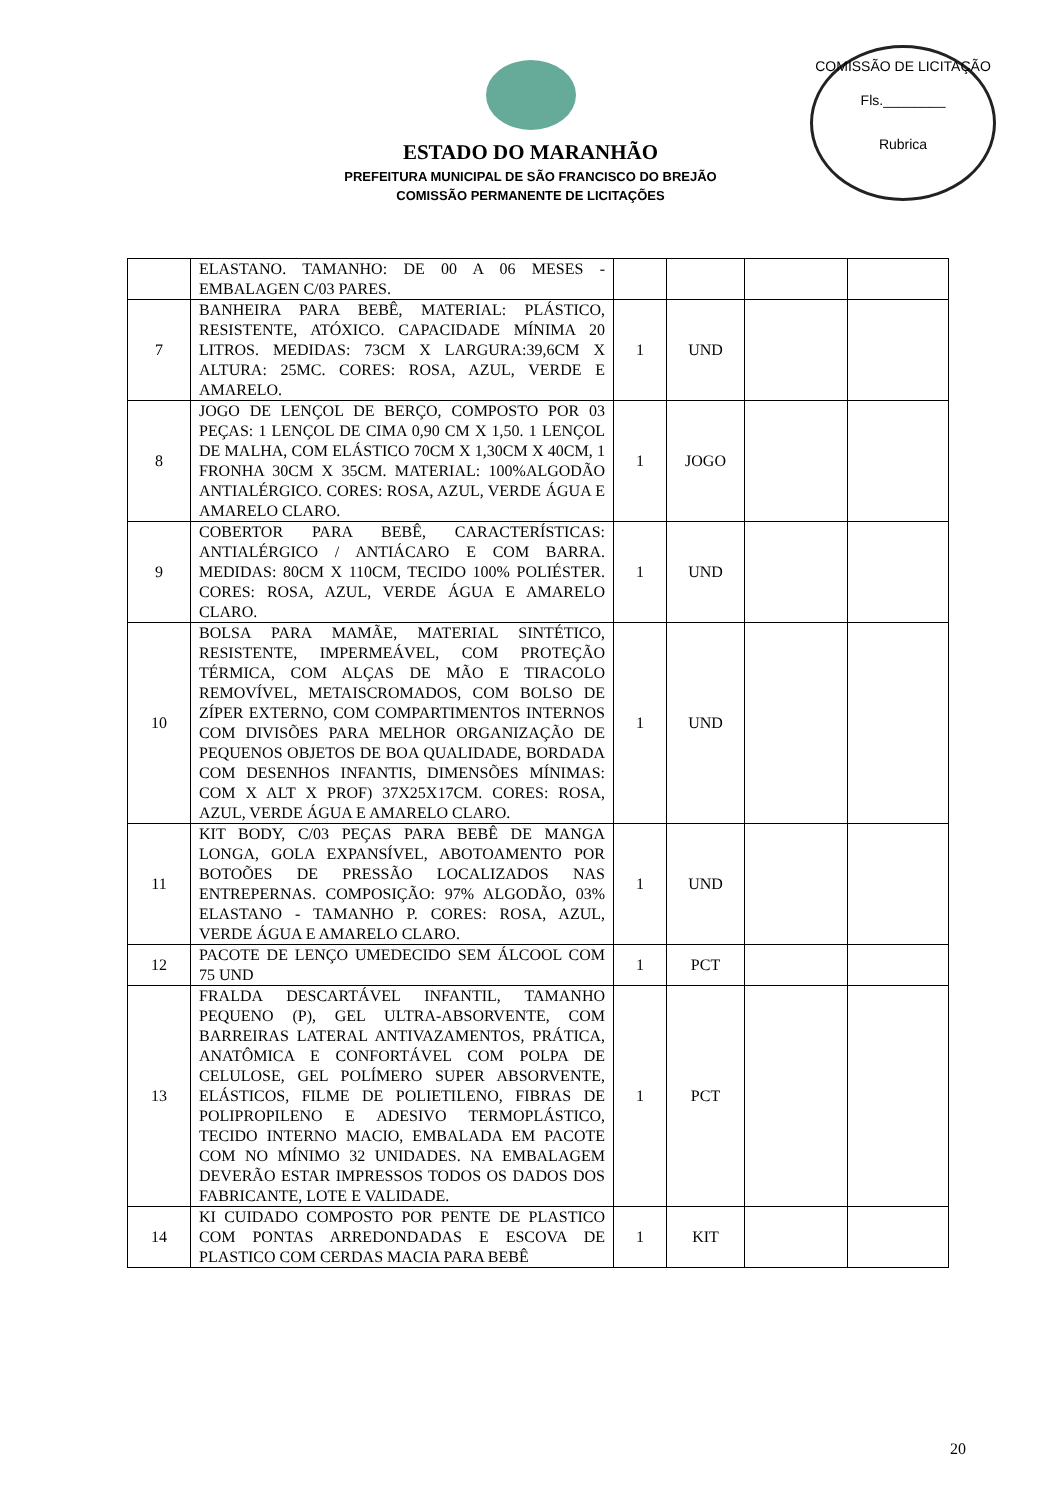COMISSÃO DE LICITAÇÃO
Fls.________
Rubrica
ESTADO DO MARANHÃO
PREFEITURA MUNICIPAL DE SÃO FRANCISCO DO BREJÃO
COMISSÃO PERMANENTE DE LICITAÇÕES
| | ELASTANO. TAMANHO: DE 00 A 06 MESES - EMBALAGEN C/03 PARES. | | | | |
| 7 | BANHEIRA PARA BEBÊ, MATERIAL: PLÁSTICO, RESISTENTE, ATÓXICO. CAPACIDADE MÍNIMA 20 LITROS. MEDIDAS: 73CM X LARGURA:39,6CM X ALTURA: 25MC. CORES: ROSA, AZUL, VERDE E AMARELO. | 1 | UND | | |
| 8 | JOGO DE LENÇOL DE BERÇO, COMPOSTO POR 03 PEÇAS: 1 LENÇOL DE CIMA 0,90 CM X 1,50. 1 LENÇOL DE MALHA, COM ELÁSTICO 70CM X 1,30CM X 40CM, 1 FRONHA 30CM X 35CM. MATERIAL: 100%ALGODÃO ANTIALÉRGICO. CORES: ROSA, AZUL, VERDE ÁGUA E AMARELO CLARO. | 1 | JOGO | | |
| 9 | COBERTOR PARA BEBÊ, CARACTERÍSTICAS: ANTIALÉRGICO / ANTIÁCARO E COM BARRA. MEDIDAS: 80CM X 110CM, TECIDO 100% POLIÉSTER. CORES: ROSA, AZUL, VERDE ÁGUA E AMARELO CLARO. | 1 | UND | | |
| 10 | BOLSA PARA MAMÃE, MATERIAL SINTÉTICO, RESISTENTE, IMPERMEÁVEL, COM PROTEÇÃO TÉRMICA, COM ALÇAS DE MÃO E TIRACOLO REMOVÍVEL, METAISCROMADOS, COM BOLSO DE ZÍPER EXTERNO, COM COMPARTIMENTOS INTERNOS COM DIVISÕES PARA MELHOR ORGANIZAÇÃO DE PEQUENOS OBJETOS DE BOA QUALIDADE, BORDADA COM DESENHOS INFANTIS, DIMENSÕES MÍNIMAS: COM X ALT X PROF) 37X25X17CM. CORES: ROSA, AZUL, VERDE ÁGUA E AMARELO CLARO. | 1 | UND | | |
| 11 | KIT BODY, C/03 PEÇAS PARA BEBÊ DE MANGA LONGA, GOLA EXPANSÍVEL, ABOTOAMENTO POR BOTOÕES DE PRESSÃO LOCALIZADOS NAS ENTREPERNAS. COMPOSIÇÃO: 97% ALGODÃO, 03% ELASTANO - TAMANHO P. CORES: ROSA, AZUL, VERDE ÁGUA E AMARELO CLARO. | 1 | UND | | |
| 12 | PACOTE DE LENÇO UMEDECIDO SEM ÁLCOOL COM 75 UND | 1 | PCT | | |
| 13 | FRALDA DESCARTÁVEL INFANTIL, TAMANHO PEQUENO (P), GEL ULTRA-ABSORVENTE, COM BARREIRAS LATERAL ANTIVAZAMENTOS, PRÁTICA, ANATÔMICA E CONFORTÁVEL COM POLPA DE CELULOSE, GEL POLÍMERO SUPER ABSORVENTE, ELÁSTICOS, FILME DE POLIETILENO, FIBRAS DE POLIPROPILENO E ADESIVO TERMOPLÁSTICO, TECIDO INTERNO MACIO, EMBALADA EM PACOTE COM NO MÍNIMO 32 UNIDADES. NA EMBALAGEM DEVERÃO ESTAR IMPRESSOS TODOS OS DADOS DOS FABRICANTE, LOTE E VALIDADE. | 1 | PCT | | |
| 14 | KI CUIDADO COMPOSTO POR PENTE DE PLASTICO COM PONTAS ARREDONDADAS E ESCOVA DE PLASTICO COM CERDAS MACIA PARA BEBÊ | 1 | KIT | | |
20